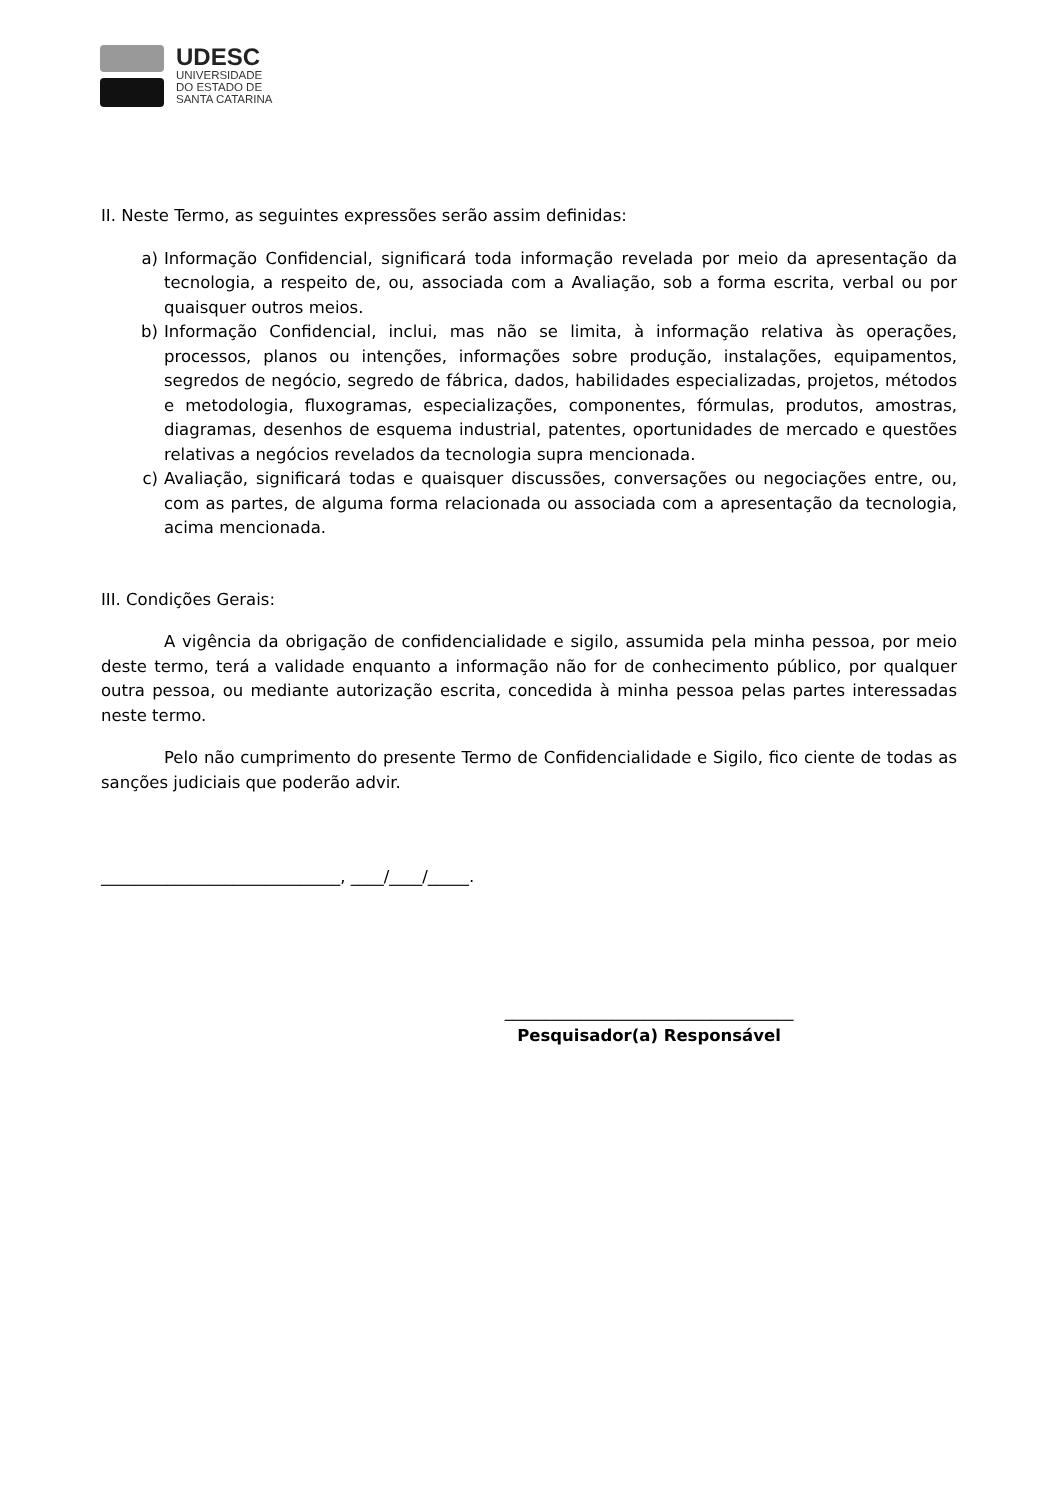UDESC
UNIVERSIDADE
DO ESTADO DE
SANTA CATARINA
II. Neste Termo, as seguintes expressões serão assim definidas:
a) Informação Confidencial, significará toda informação revelada por meio da apresentação da tecnologia, a respeito de, ou, associada com a Avaliação, sob a forma escrita, verbal ou por quaisquer outros meios.
b) Informação Confidencial, inclui, mas não se limita, à informação relativa às operações, processos, planos ou intenções, informações sobre produção, instalações, equipamentos, segredos de negócio, segredo de fábrica, dados, habilidades especializadas, projetos, métodos e metodologia, fluxogramas, especializações, componentes, fórmulas, produtos, amostras, diagramas, desenhos de esquema industrial, patentes, oportunidades de mercado e questões relativas a negócios revelados da tecnologia supra mencionada.
c) Avaliação, significará todas e quaisquer discussões, conversações ou negociações entre, ou, com as partes, de alguma forma relacionada ou associada com a apresentação da tecnologia, acima mencionada.
III. Condições Gerais:
A vigência da obrigação de confidencialidade e sigilo, assumida pela minha pessoa, por meio deste termo, terá a validade enquanto a informação não for de conhecimento público, por qualquer outra pessoa, ou mediante autorização escrita, concedida à minha pessoa pelas partes interessadas neste termo.
Pelo não cumprimento do presente Termo de Confidencialidade e Sigilo, fico ciente de todas as sanções judiciais que poderão advir.
_____________________________, ____/____/_____.
___________________________________
Pesquisador(a) Responsável